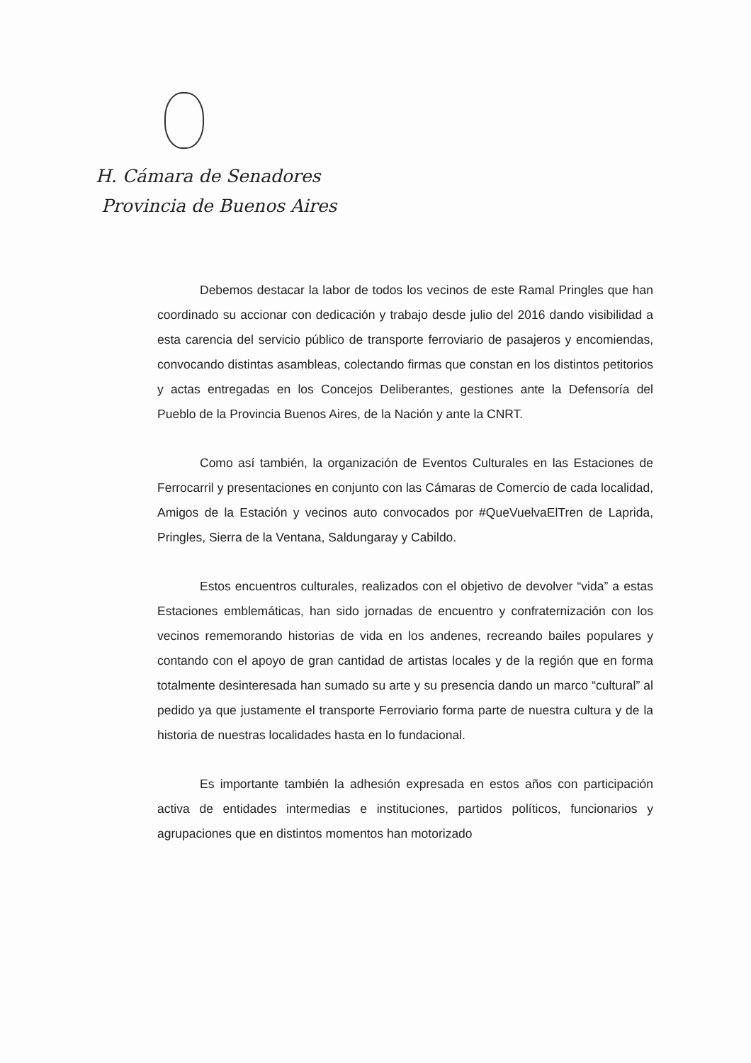H. Cámara de Senadores
Provincia de Buenos Aires
Debemos destacar la labor de todos los vecinos de este Ramal Pringles que han coordinado su accionar con dedicación y trabajo desde julio del 2016 dando visibilidad a esta carencia del servicio público de transporte ferroviario de pasajeros y encomiendas, convocando distintas asambleas, colectando firmas que constan en los distintos petitorios y actas entregadas en los Concejos Deliberantes, gestiones ante la Defensoría del Pueblo de la Provincia Buenos Aires, de la Nación y ante la CNRT.
Como así también, la organización de Eventos Culturales en las Estaciones de Ferrocarril y presentaciones en conjunto con las Cámaras de Comercio de cada localidad, Amigos de la Estación y vecinos auto convocados por #QueVuelvaElTren de Laprida, Pringles, Sierra de la Ventana, Saldungaray y Cabildo.
Estos encuentros culturales, realizados con el objetivo de devolver “vida” a estas Estaciones emblemáticas, han sido jornadas de encuentro y confraternización con los vecinos rememorando historias de vida en los andenes, recreando bailes populares y contando con el apoyo de gran cantidad de artistas locales y de la región que en forma totalmente desinteresada han sumado su arte y su presencia dando un marco “cultural” al pedido ya que justamente el transporte Ferroviario forma parte de nuestra cultura y de la historia de nuestras localidades hasta en lo fundacional.
Es importante también la adhesión expresada en estos años con participación activa de entidades intermedias e instituciones, partidos políticos, funcionarios y agrupaciones que en distintos momentos han motorizado